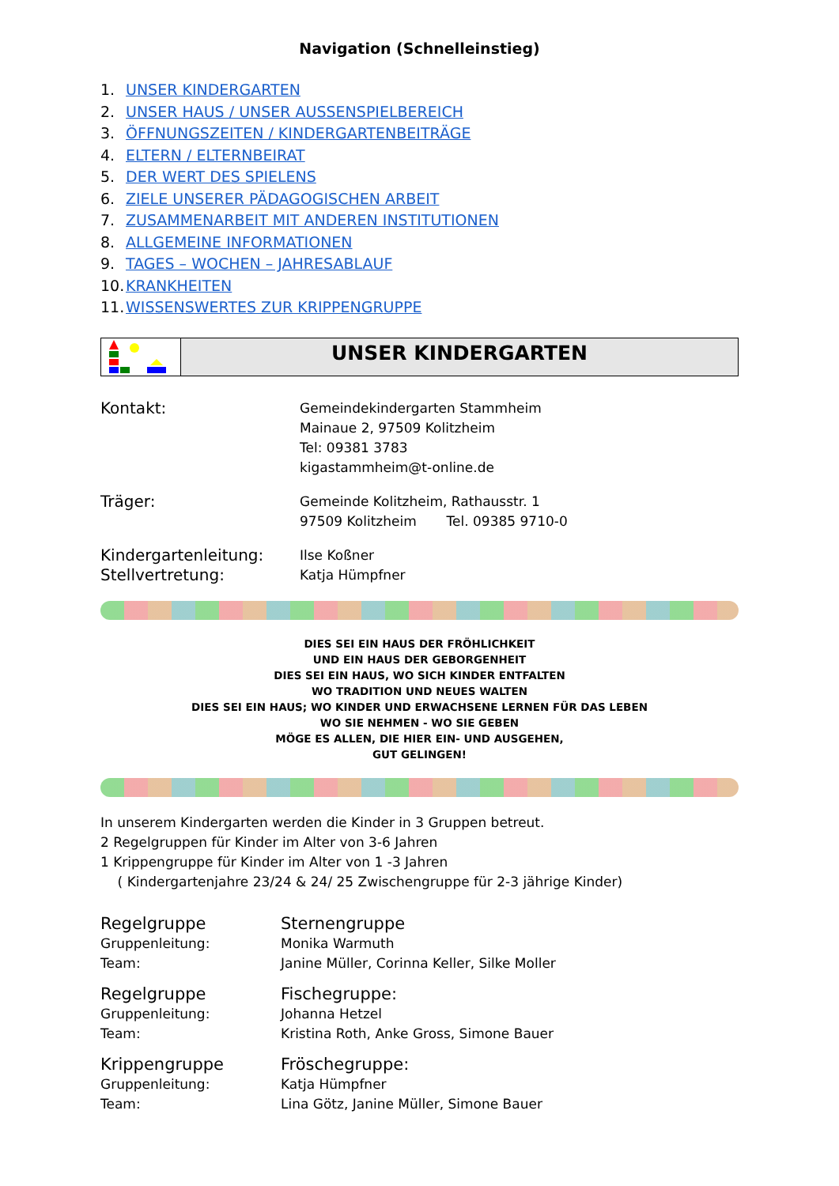Navigation (Schnelleinstieg)
1. UNSER KINDERGARTEN
2. UNSER HAUS / UNSER AUSSENSPIELBEREICH
3. ÖFFNUNGSZEITEN / KINDERGARTENBEITRÄGE
4. ELTERN / ELTERNBEIRAT
5. DER WERT DES SPIELENS
6. ZIELE UNSERER PÄDAGOGISCHEN ARBEIT
7. ZUSAMMENARBEIT MIT ANDEREN INSTITUTIONEN
8. ALLGEMEINE INFORMATIONEN
9. TAGES – WOCHEN – JAHRESABLAUF
10. KRANKHEITEN
11. WISSENSWERTES ZUR KRIPPENGRUPPE
UNSER KINDERGARTEN
| Kontakt: | Gemeindekindergarten Stammheim Mainaue 2, 97509 Kolitzheim Tel: 09381 3783 kigastammheim@t-online.de |
| Träger: | Gemeinde Kolitzheim, Rathausstr. 1 97509 Kolitzheim Tel. 09385 9710-0 |
| Kindergartenleitung: | Ilse Koßner |
| Stellvertretung: | Katja Hümpfner |
DIES SEI EIN HAUS DER FRÖHLICHKEIT
UND EIN HAUS DER GEBORGENHEIT
DIES SEI EIN HAUS, WO SICH KINDER ENTFALTEN
WO TRADITION UND NEUES WALTEN
DIES SEI EIN HAUS; WO KINDER UND ERWACHSENE LERNEN FÜR DAS LEBEN
WO SIE NEHMEN - WO SIE GEBEN
MÖGE ES ALLEN, DIE HIER EIN- UND AUSGEHEN,
GUT GELINGEN!
In unserem Kindergarten werden die Kinder in 3 Gruppen betreut.
2 Regelgruppen für Kinder im Alter von 3-6 Jahren
1 Krippengruppe für Kinder im Alter von 1 -3 Jahren
( Kindergartenjahre 23/24 & 24/ 25 Zwischengruppe für 2-3 jährige Kinder)
| Regelgruppe | Sternengruppe |
| Gruppenleitung: | Monika Warmuth |
| Team: | Janine Müller, Corinna Keller, Silke Moller |
| Regelgruppe | Fischegruppe: |
| Gruppenleitung: | Johanna Hetzel |
| Team: | Kristina Roth, Anke Gross, Simone Bauer |
| Krippengruppe | Fröschegruppe: |
| Gruppenleitung: | Katja Hümpfner |
| Team: | Lina Götz, Janine Müller, Simone Bauer |